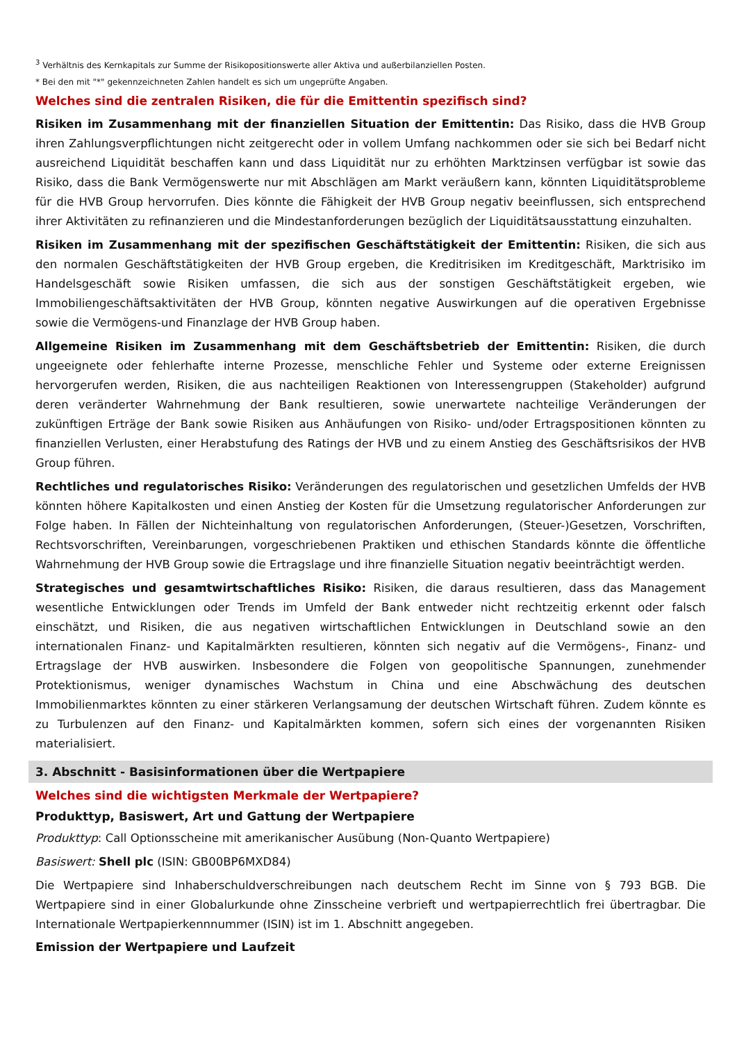<sup>3</sup> Verhältnis des Kernkapitals zur Summe der Risikopositionswerte aller Aktiva und außerbilanziellen Posten.
* Bei den mit "*" gekennzeichneten Zahlen handelt es sich um ungeprüfte Angaben.
Welches sind die zentralen Risiken, die für die Emittentin spezifisch sind?
Risiken im Zusammenhang mit der finanziellen Situation der Emittentin: Das Risiko, dass die HVB Group ihren Zahlungsverpflichtungen nicht zeitgerecht oder in vollem Umfang nachkommen oder sie sich bei Bedarf nicht ausreichend Liquidität beschaffen kann und dass Liquidität nur zu erhöhten Marktzinsen verfügbar ist sowie das Risiko, dass die Bank Vermögenswerte nur mit Abschlägen am Markt veräußern kann, könnten Liquiditätsprobleme für die HVB Group hervorrufen. Dies könnte die Fähigkeit der HVB Group negativ beeinflussen, sich entsprechend ihrer Aktivitäten zu refinanzieren und die Mindestanforderungen bezüglich der Liquiditätsausstattung einzuhalten.
Risiken im Zusammenhang mit der spezifischen Geschäftstätigkeit der Emittentin: Risiken, die sich aus den normalen Geschäftstätigkeiten der HVB Group ergeben, die Kreditrisiken im Kreditgeschäft, Marktrisiko im Handelsgeschäft sowie Risiken umfassen, die sich aus der sonstigen Geschäftstätigkeit ergeben, wie Immobiliengeschäftsaktivitäten der HVB Group, könnten negative Auswirkungen auf die operativen Ergebnisse sowie die Vermögens-und Finanzlage der HVB Group haben.
Allgemeine Risiken im Zusammenhang mit dem Geschäftsbetrieb der Emittentin: Risiken, die durch ungeeignete oder fehlerhafte interne Prozesse, menschliche Fehler und Systeme oder externe Ereignissen hervorgerufen werden, Risiken, die aus nachteiligen Reaktionen von Interessengruppen (Stakeholder) aufgrund deren veränderter Wahrnehmung der Bank resultieren, sowie unerwartete nachteilige Veränderungen der zukünftigen Erträge der Bank sowie Risiken aus Anhäufungen von Risiko- und/oder Ertragspositionen könnten zu finanziellen Verlusten, einer Herabstufung des Ratings der HVB und zu einem Anstieg des Geschäftsrisikos der HVB Group führen.
Rechtliches und regulatorisches Risiko: Veränderungen des regulatorischen und gesetzlichen Umfelds der HVB könnten höhere Kapitalkosten und einen Anstieg der Kosten für die Umsetzung regulatorischer Anforderungen zur Folge haben. In Fällen der Nichteinhaltung von regulatorischen Anforderungen, (Steuer-)Gesetzen, Vorschriften, Rechtsvorschriften, Vereinbarungen, vorgeschriebenen Praktiken und ethischen Standards könnte die öffentliche Wahrnehmung der HVB Group sowie die Ertragslage und ihre finanzielle Situation negativ beeinträchtigt werden.
Strategisches und gesamtwirtschaftliches Risiko: Risiken, die daraus resultieren, dass das Management wesentliche Entwicklungen oder Trends im Umfeld der Bank entweder nicht rechtzeitig erkennt oder falsch einschätzt, und Risiken, die aus negativen wirtschaftlichen Entwicklungen in Deutschland sowie an den internationalen Finanz- und Kapitalmärkten resultieren, könnten sich negativ auf die Vermögens-, Finanz- und Ertragslage der HVB auswirken. Insbesondere die Folgen von geopolitische Spannungen, zunehmender Protektionismus, weniger dynamisches Wachstum in China und eine Abschwächung des deutschen Immobilienmarktes könnten zu einer stärkeren Verlangsamung der deutschen Wirtschaft führen. Zudem könnte es zu Turbulenzen auf den Finanz- und Kapitalmärkten kommen, sofern sich eines der vorgenannten Risiken materialisiert.
3. Abschnitt - Basisinformationen über die Wertpapiere
Welches sind die wichtigsten Merkmale der Wertpapiere?
Produkttyp, Basiswert, Art und Gattung der Wertpapiere
Produkttyp: Call Optionsscheine mit amerikanischer Ausübung (Non-Quanto Wertpapiere)
Basiswert: Shell plc (ISIN: GB00BP6MXD84)
Die Wertpapiere sind Inhaberschuldverschreibungen nach deutschem Recht im Sinne von § 793 BGB. Die Wertpapiere sind in einer Globalurkunde ohne Zinsscheine verbrieft und wertpapierrechtlich frei übertragbar. Die Internationale Wertpapierkennnummer (ISIN) ist im 1. Abschnitt angegeben.
Emission der Wertpapiere und Laufzeit